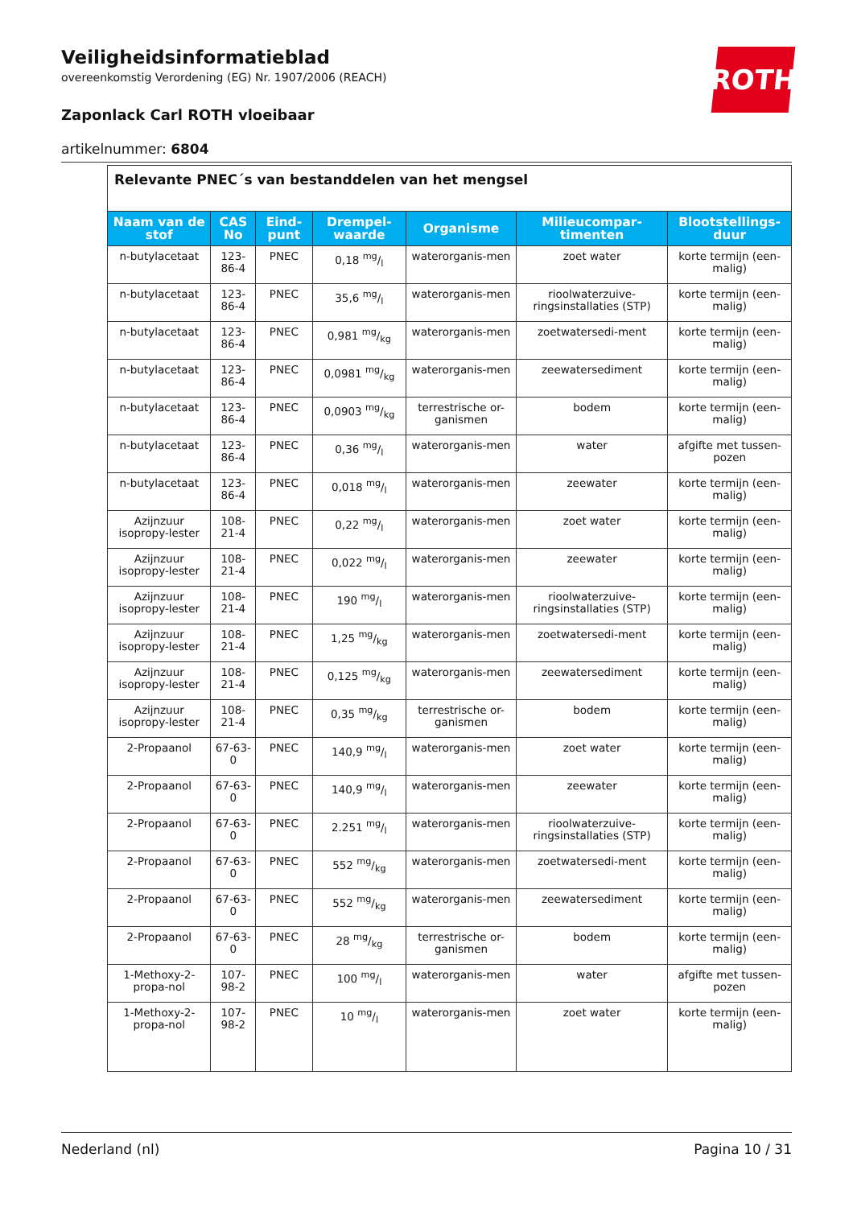Veiligheidsinformatieblad
overeenkomstig Verordening (EG) Nr. 1907/2006 (REACH)
Zaponlack Carl ROTH vloeibaar
artikelnummer: 6804
ROTH
| Relevante PNEC´s van bestanddelen van het mengsel | | | | | | |
| Naam van de stof | CAS No | Eind-punt | Drempel-waarde | Organisme | Milieucompar-timenten | Blootstellings-duur |
| n-butylacetaat | 123-86-4 | PNEC | 0,18 mg/l | waterorganis-men | zoet water | korte termijn (een-malig) |
| n-butylacetaat | 123-86-4 | PNEC | 35,6 mg/l | waterorganis-men | rioolwaterzuive-ringsinstallaties (STP) | korte termijn (een-malig) |
| n-butylacetaat | 123-86-4 | PNEC | 0,981 mg/kg | waterorganis-men | zoetwatersedi-ment | korte termijn (een-malig) |
| n-butylacetaat | 123-86-4 | PNEC | 0,0981 mg/kg | waterorganis-men | zeewatersediment | korte termijn (een-malig) |
| n-butylacetaat | 123-86-4 | PNEC | 0,0903 mg/kg | terrestrische or-ganismen | bodem | korte termijn (een-malig) |
| n-butylacetaat | 123-86-4 | PNEC | 0,36 mg/l | waterorganis-men | water | afgifte met tussen-pozen |
| n-butylacetaat | 123-86-4 | PNEC | 0,018 mg/l | waterorganis-men | zeewater | korte termijn (een-malig) |
| Azijnzuur isopropy-lester | 108-21-4 | PNEC | 0,22 mg/l | waterorganis-men | zoet water | korte termijn (een-malig) |
| Azijnzuur isopropy-lester | 108-21-4 | PNEC | 0,022 mg/l | waterorganis-men | zeewater | korte termijn (een-malig) |
| Azijnzuur isopropy-lester | 108-21-4 | PNEC | 190 mg/l | waterorganis-men | rioolwaterzuive-ringsinstallaties (STP) | korte termijn (een-malig) |
| Azijnzuur isopropy-lester | 108-21-4 | PNEC | 1,25 mg/kg | waterorganis-men | zoetwatersedi-ment | korte termijn (een-malig) |
| Azijnzuur isopropy-lester | 108-21-4 | PNEC | 0,125 mg/kg | waterorganis-men | zeewatersediment | korte termijn (een-malig) |
| Azijnzuur isopropy-lester | 108-21-4 | PNEC | 0,35 mg/kg | terrestrische or-ganismen | bodem | korte termijn (een-malig) |
| 2-Propaanol | 67-63-0 | PNEC | 140,9 mg/l | waterorganis-men | zoet water | korte termijn (een-malig) |
| 2-Propaanol | 67-63-0 | PNEC | 140,9 mg/l | waterorganis-men | zeewater | korte termijn (een-malig) |
| 2-Propaanol | 67-63-0 | PNEC | 2.251 mg/l | waterorganis-men | rioolwaterzuive-ringsinstallaties (STP) | korte termijn (een-malig) |
| 2-Propaanol | 67-63-0 | PNEC | 552 mg/kg | waterorganis-men | zoetwatersedi-ment | korte termijn (een-malig) |
| 2-Propaanol | 67-63-0 | PNEC | 552 mg/kg | waterorganis-men | zeewatersediment | korte termijn (een-malig) |
| 2-Propaanol | 67-63-0 | PNEC | 28 mg/kg | terrestrische or-ganismen | bodem | korte termijn (een-malig) |
| 1-Methoxy-2-propa-nol | 107-98-2 | PNEC | 100 mg/l | waterorganis-men | water | afgifte met tussen-pozen |
| 1-Methoxy-2-propa-nol | 107-98-2 | PNEC | 10 mg/l | waterorganis-men | zoet water | korte termijn (een-malig) |
Nederland (nl) Pagina 10 / 31